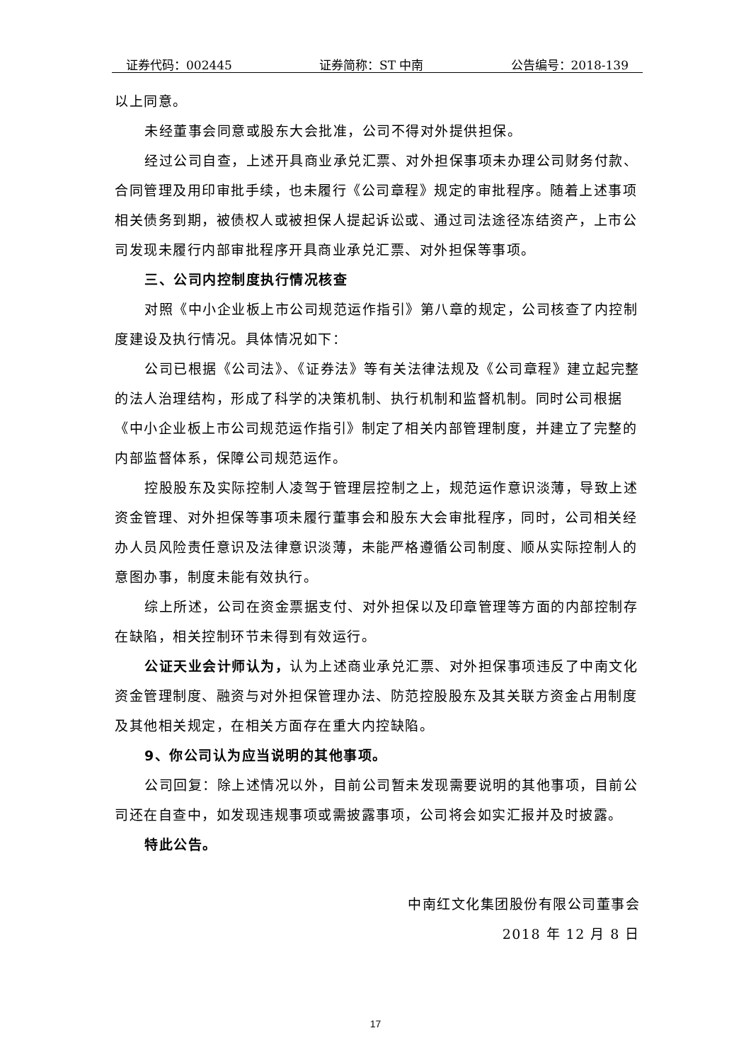证券代码：002445 证券简称：ST 中南 公告编号：2018-139
以上同意。
未经董事会同意或股东大会批准，公司不得对外提供担保。
经过公司自查，上述开具商业承兑汇票、对外担保事项未办理公司财务付款、合同管理及用印审批手续，也未履行《公司章程》规定的审批程序。随着上述事项相关债务到期，被债权人或被担保人提起诉讼或、通过司法途径冻结资产，上市公司发现未履行内部审批程序开具商业承兑汇票、对外担保等事项。
三、公司内控制度执行情况核查
对照《中小企业板上市公司规范运作指引》第八章的规定，公司核查了内控制度建设及执行情况。具体情况如下：
公司已根据《公司法》、《证券法》等有关法律法规及《公司章程》建立起完整的法人治理结构，形成了科学的决策机制、执行机制和监督机制。同时公司根据《中小企业板上市公司规范运作指引》制定了相关内部管理制度，并建立了完整的内部监督体系，保障公司规范运作。
控股股东及实际控制人凌驾于管理层控制之上，规范运作意识淡薄，导致上述资金管理、对外担保等事项未履行董事会和股东大会审批程序，同时，公司相关经办人员风险责任意识及法律意识淡薄，未能严格遵循公司制度、顺从实际控制人的意图办事，制度未能有效执行。
综上所述，公司在资金票据支付、对外担保以及印章管理等方面的内部控制存在缺陷，相关控制环节未得到有效运行。
公证天业会计师认为，认为上述商业承兑汇票、对外担保事项违反了中南文化资金管理制度、融资与对外担保管理办法、防范控股股东及其关联方资金占用制度及其他相关规定，在相关方面存在重大内控缺陷。
9、你公司认为应当说明的其他事项。
公司回复：除上述情况以外，目前公司暂未发现需要说明的其他事项，目前公司还在自查中，如发现违规事项或需披露事项，公司将会如实汇报并及时披露。
特此公告。
中南红文化集团股份有限公司董事会
2018 年 12 月 8 日
17